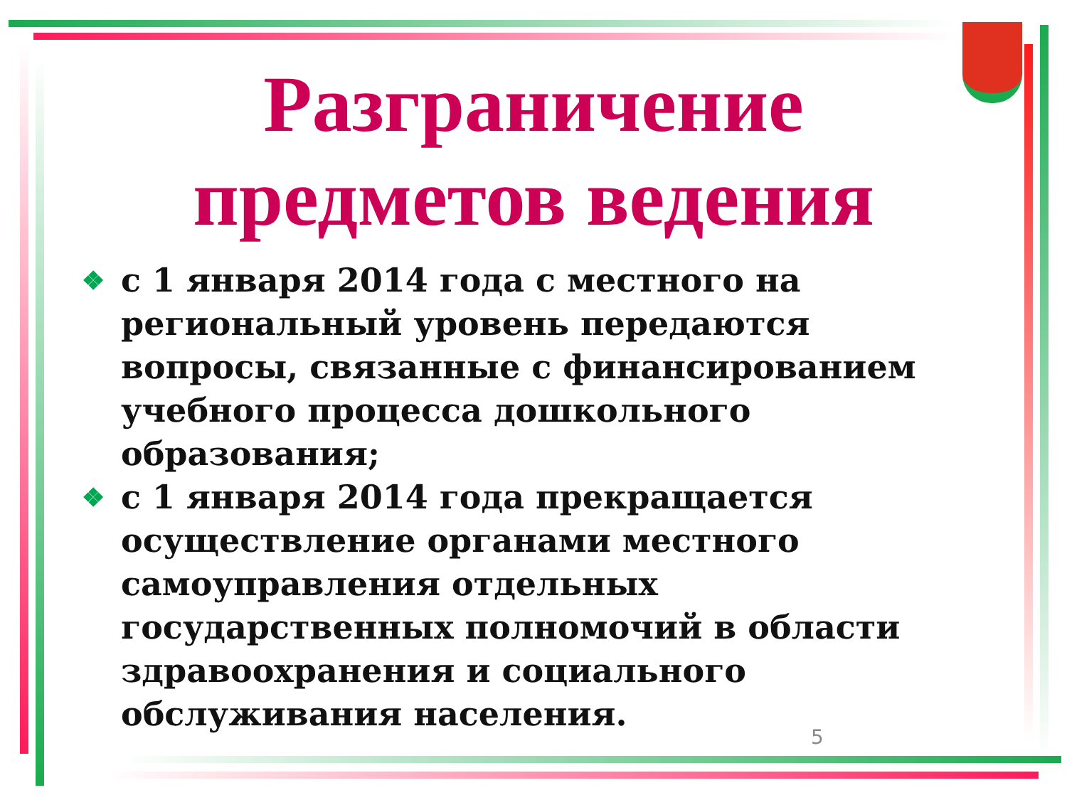Разграничение
предметов ведения
❖ с 1 января 2014 года с местного на региональный уровень передаются вопросы, связанные с финансированием учебного процесса дошкольного образования;
❖ с 1 января 2014 года прекращается осуществление органами местного самоуправления отдельных государственных полномочий в области здравоохранения и социального обслуживания населения.
5